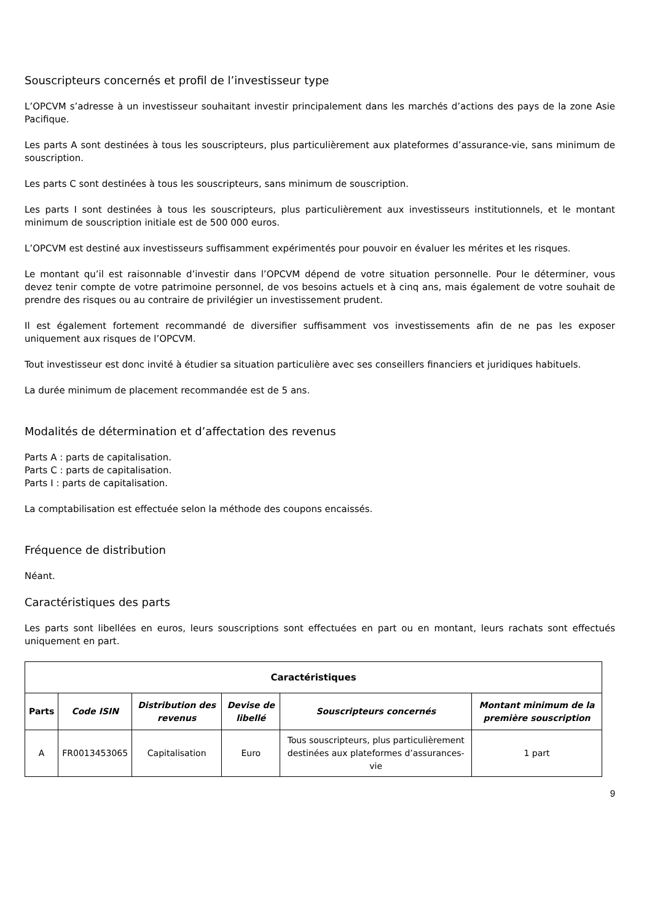Souscripteurs concernés et profil de l’investisseur type
L’OPCVM s’adresse à un investisseur souhaitant investir principalement dans les marchés d’actions des pays de la zone Asie Pacifique.
Les parts A sont destinées à tous les souscripteurs, plus particulièrement aux plateformes d’assurance-vie, sans minimum de souscription.
Les parts C sont destinées à tous les souscripteurs, sans minimum de souscription.
Les parts I sont destinées à tous les souscripteurs, plus particulièrement aux investisseurs institutionnels, et le montant minimum de souscription initiale est de 500 000 euros.
L’OPCVM est destiné aux investisseurs suffisamment expérimentés pour pouvoir en évaluer les mérites et les risques.
Le montant qu’il est raisonnable d’investir dans l’OPCVM dépend de votre situation personnelle. Pour le déterminer, vous devez tenir compte de votre patrimoine personnel, de vos besoins actuels et à cinq ans, mais également de votre souhait de prendre des risques ou au contraire de privilégier un investissement prudent.
Il est également fortement recommandé de diversifier suffisamment vos investissements afin de ne pas les exposer uniquement aux risques de l’OPCVM.
Tout investisseur est donc invité à étudier sa situation particulière avec ses conseillers financiers et juridiques habituels.
La durée minimum de placement recommandée est de 5 ans.
Modalités de détermination et d’affectation des revenus
Parts A : parts de capitalisation.
Parts C : parts de capitalisation.
Parts I : parts de capitalisation.
La comptabilisation est effectuée selon la méthode des coupons encaissés.
Fréquence de distribution
Néant.
Caractéristiques des parts
Les parts sont libellées en euros, leurs souscriptions sont effectuées en part ou en montant, leurs rachats sont effectués uniquement en part.
| Caractéristiques | | | | | |
| --- | --- | --- | --- | --- | --- |
| Parts | Code ISIN | Distribution des revenus | Devise de libellé | Souscripteurs concernés | Montant minimum de la première souscription |
| A | FR0013453065 | Capitalisation | Euro | Tous souscripteurs, plus particulièrement destinées aux plateformes d’assurances-vie | 1 part |
9